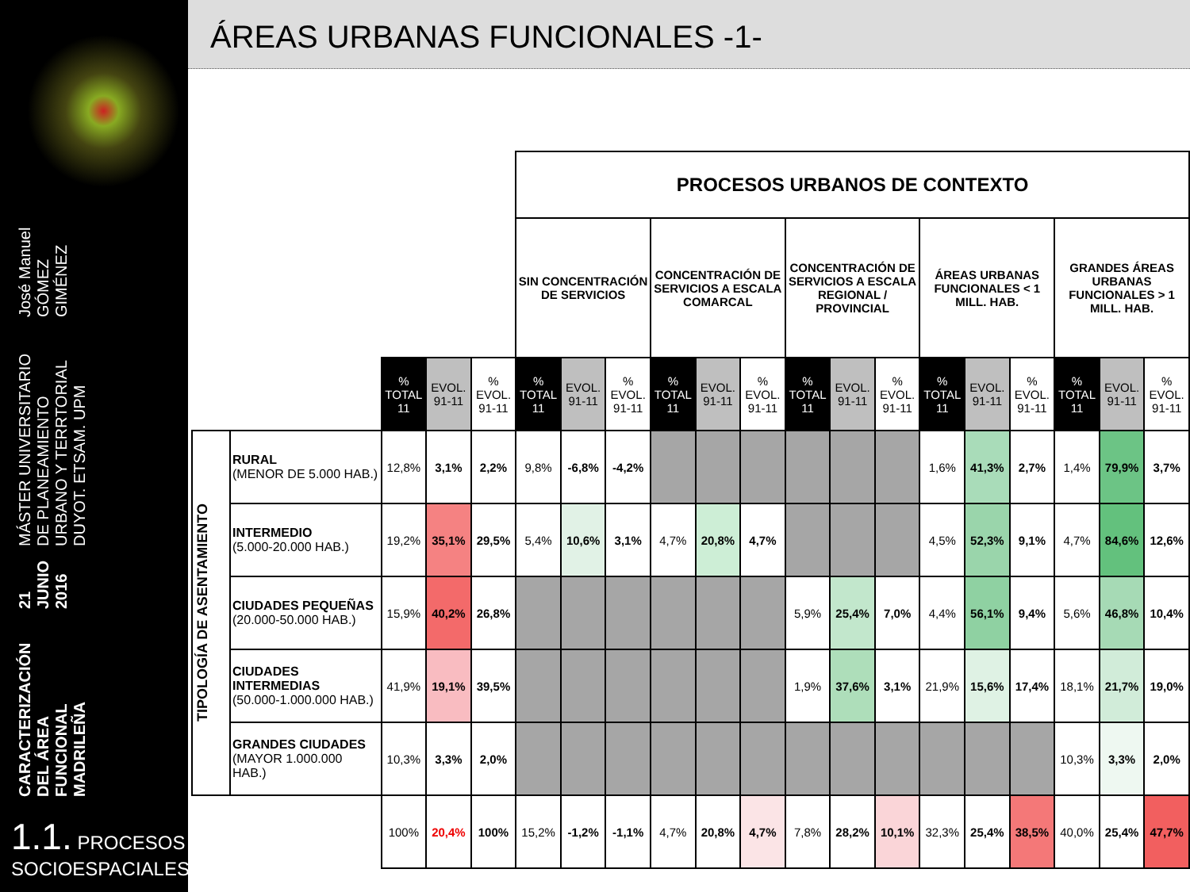CARACTERIZACIÓN DEL ÁREA FUNCIONAL MADRILEÑA
21 JUNIO 2016
MÁSTER UNIVERSITARIO DE PLANEAMIENTO URBANO Y TERRTORIAL
DUYOT. ETSAM. UPM
José Manuel GÓMEZ GIMÉNEZ
1.1. PROCESOS
SOCIOESPACIALES
ÁREAS URBANAS FUNCIONALES -1-
| | | | | | PROCESOS URBANOS DE CONTEXTO | | | | | | | | | | | | | | |
| | | | | | SIN CONCENTRACIÓN DE SERVICIOS | | | CONCENTRACIÓN DE SERVICIOS A ESCALA COMARCAL | | | CONCENTRACIÓN DE SERVICIOS A ESCALA REGIONAL / PROVINCIAL | | | ÁREAS URBANAS FUNCIONALES < 1 MILL. HAB. | | | GRANDES ÁREAS URBANAS FUNCIONALES > 1 MILL. HAB. | | |
| | | % TOTAL 11 | EVOL. 91-11 | % EVOL. 91-11 | % TOTAL 11 | EVOL. 91-11 | % EVOL. 91-11 | % TOTAL 11 | EVOL. 91-11 | % EVOL. 91-11 | % TOTAL 11 | EVOL. 91-11 | % EVOL. 91-11 | % TOTAL 11 | EVOL. 91-11 | % EVOL. 91-11 | % TOTAL 11 | EVOL. 91-11 | % EVOL. 91-11 |
| TIPOLOGÍA DE ASENTAMIENTO | RURAL (MENOR DE 5.000 HAB.) | 12,8% | 3,1% | 2,2% | 9,8% | -6,8% | -4,2% | | | | | | | 1,6% | 41,3% | 2,7% | 1,4% | 79,9% | 3,7% |
| | INTERMEDIO (5.000-20.000 HAB.) | 19,2% | 35,1% | 29,5% | 5,4% | 10,6% | 3,1% | 4,7% | 20,8% | 4,7% | | | | 4,5% | 52,3% | 9,1% | 4,7% | 84,6% | 12,6% |
| | CIUDADES PEQUEÑAS (20.000-50.000 HAB.) | 15,9% | 40,2% | 26,8% | | | | | | | 5,9% | 25,4% | 7,0% | 4,4% | 56,1% | 9,4% | 5,6% | 46,8% | 10,4% |
| | CIUDADES INTERMEDIAS (50.000-1.000.000 HAB.) | 41,9% | 19,1% | 39,5% | | | | | | | 1,9% | 37,6% | 3,1% | 21,9% | 15,6% | 17,4% | 18,1% | 21,7% | 19,0% |
| | GRANDES CIUDADES (MAYOR 1.000.000 HAB.) | 10,3% | 3,3% | 2,0% | | | | | | | | | | | | | 10,3% | 3,3% | 2,0% |
| | | 100% | 20,4% | 100% | 15,2% | -1,2% | -1,1% | 4,7% | 20,8% | 4,7% | 7,8% | 28,2% | 10,1% | 32,3% | 25,4% | 38,5% | 40,0% | 25,4% | 47,7% |